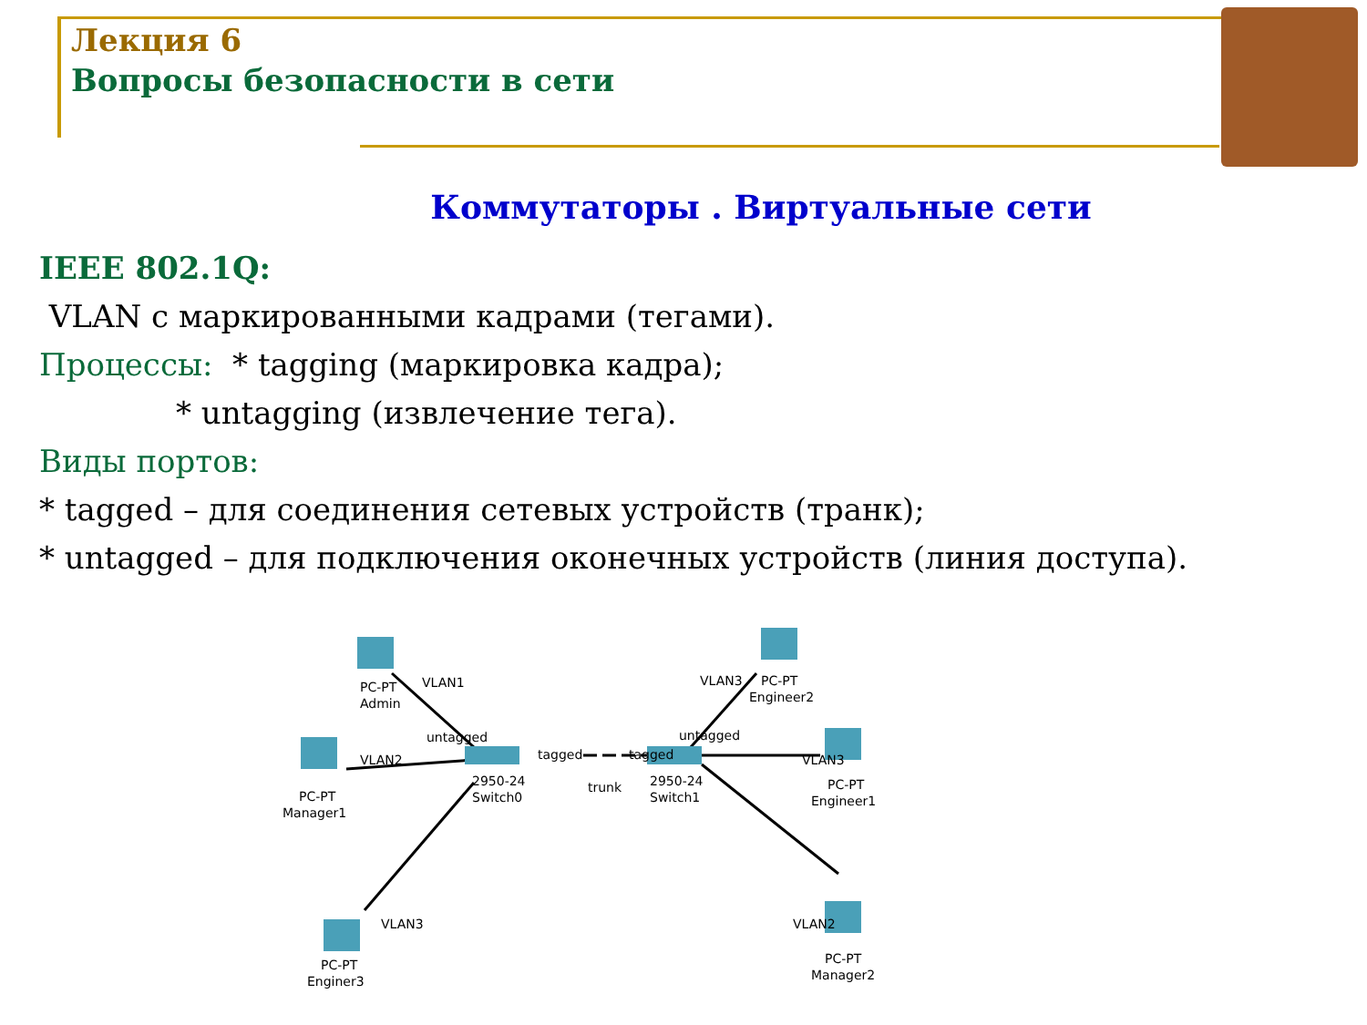Лекция 6
Вопросы безопасности в сети
Коммутаторы . Виртуальные сети
IEEE 802.1Q:
VLAN с маркированными кадрами (тегами).
Процессы: * tagging (маркировка кадра);
* untagging (извлечение тега).
Виды портов:
* tagged – для соединения сетевых устройств (транк);
* untagged – для подключения оконечных устройств (линия доступа).
PC-PT
Admin
VLAN1
untagged
PC-PT
Manager1
VLAN2
PC-PT
Enginer3
VLAN3
2950-24
Switch0
tagged
trunk
tagged
2950-24
Switch1
untagged
VLAN3
PC-PT
Engineer2
VLAN3
PC-PT
Engineer1
VLAN2
PC-PT
Manager2